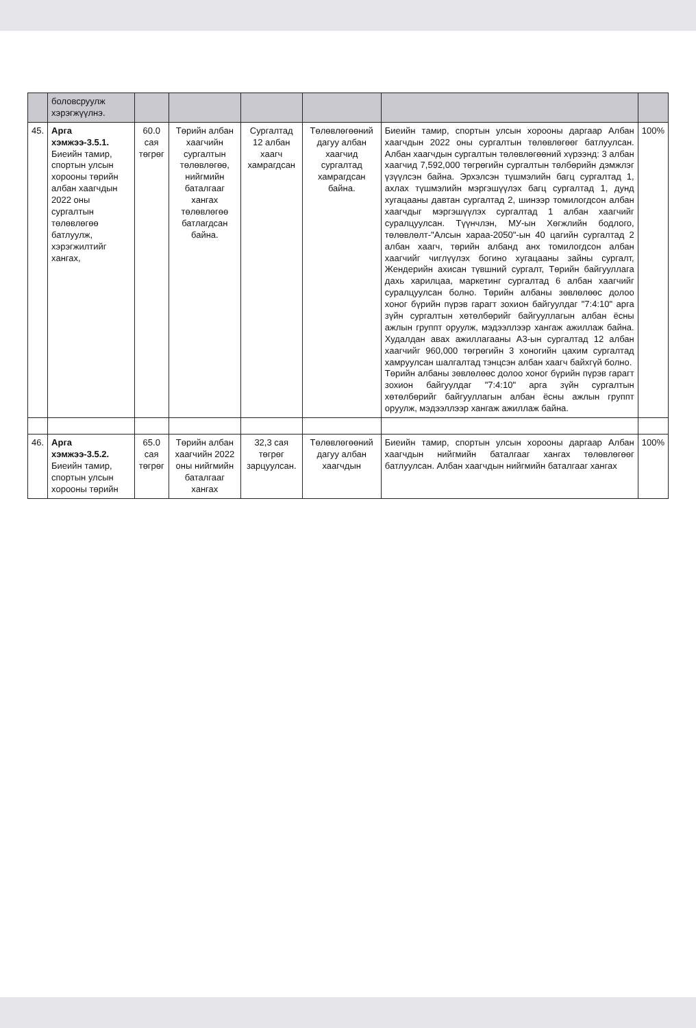| | боловсруулж хэрэгжүүлнэ. | | | | | | |
| 45. | Арга хэмжээ-3.5.1. Биеийн тамир, спортын улсын хорооны төрийн албан хаагчдын 2022 оны сургалтын төлөвлөгөө батлуулж, хэрэгжилтийг хангах, | 60.0 сая төгрөг | Төрийн албан хаагчийн сургалтын төлөвлөгөө, нийгмийн баталгааг хангах төлөвлөгөө батлагдсан байна. | Сургалтад 12 албан хаагч хамрагдсан | Төлөвлөгөөний дагуу албан хаагчид сургалтад хамрагдсан байна. | Биеийн тамир, спортын улсын хорооны даргаар Албан хаагчдын 2022 оны сургалтын төлөвлөгөөг батлуулсан. Албан хаагчдын сургалтын төлөвлөгөөний хүрээнд: 3 албан хаагчид 7,592,000 төгрөгийн сургалтын төлбөрийн дэмжлэг үзүүлсэн байна. Эрхэлсэн түшмэлийн багц сургалтад 1, ахлах түшмэлийн мэргэшүүлэх багц сургалтад 1, дунд хугацааны давтан сургалтад 2, шинээр томилогдсон албан хаагчдыг мэргэшүүлэх сургалтад 1 албан хаагчийг суралцуулсан. Түүнчлэн, МУ-ын Хөгжлийн бодлого, төлөвлөлт-"Алсын хараа-2050"-ын 40 цагийн сургалтад 2 албан хаагч, төрийн албанд анх томилогдсон албан хаагчийг чиглүүлэх богино хугацааны зайны сургалт, Жендерийн ахисан түвшний сургалт, Төрийн байгууллага дахь харилцаа, маркетинг сургалтад 6 албан хаагчийг суралцуулсан болно. Төрийн албаны зөвлөлөөс долоо хоног бүрийн пүрэв гарагт зохион байгуулдаг "7:4:10" арга зүйн сургалтын хөтөлбөрийг байгууллагын албан ёсны ажлын группт оруулж, мэдээллээр хангаж ажиллаж байна. Худалдан авах ажиллагааны А3-ын сургалтад 12 албан хаагчийг 960,000 төгрөгийн 3 хоногийн цахим сургалтад хамруулсан шалгалтад тэнцсэн албан хаагч байхгүй болно. Төрийн албаны зөвлөлөөс долоо хоног бүрийн пүрэв гарагт зохион байгуулдаг "7:4:10" арга зүйн сургалтын хөтөлбөрийг байгууллагын албан ёсны ажлын группт оруулж, мэдээллээр хангаж ажиллаж байна. | 100% |
| 46. | Арга хэмжээ-3.5.2. Биеийн тамир, спортын улсын хорооны төрийн | 65.0 сая төгрөг | Төрийн албан хаагчийн 2022 оны нийгмийн баталгааг хангах | 32,3 сая төгрөг зарцуулсан. | Төлөвлөгөөний дагуу албан хаагчдын | Биеийн тамир, спортын улсын хорооны даргаар Албан хаагчдын нийгмийн баталгааг хангах төлөвлөгөөг батлуулсан. Албан хаагчдын нийгмийн баталгааг хангах | 100% |